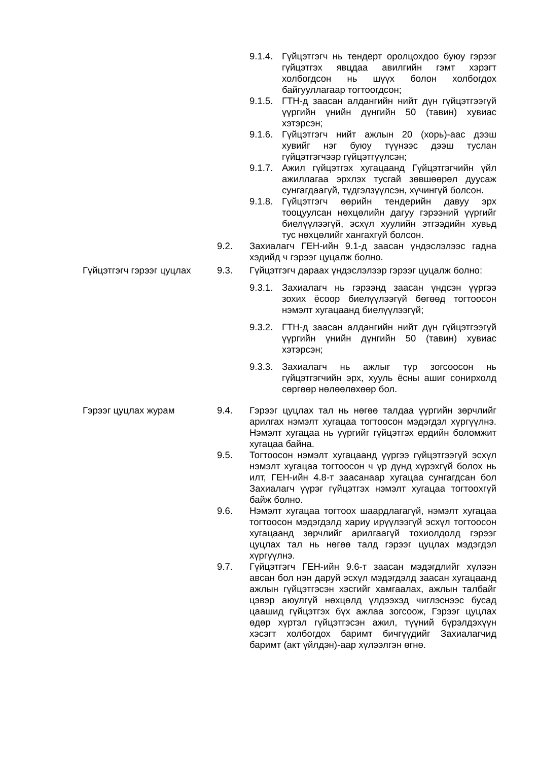9.1.4.
Гүйцэтгэгч нь тендерт оролцохдоо буюу гэрээг гүйцэтгэх явцдаа авилгийн гэмт хэрэгт холбогдсон нь шүүх болон холбогдох байгууллагаар тогтоогдсон;
9.1.5.
ГТН-д заасан алдангийн нийт дүн гүйцэтгээгүй үүргийн үнийн дүнгийн 50 (тавин) хувиас хэтэрсэн;
9.1.6.
Гүйцэтгэгч нийт ажлын 20 (хорь)-аас дээш хувийг нэг буюу түүнээс дээш туслан гүйцэтгэгчээр гүйцэтгүүлсэн;
9.1.7.
Ажил гүйцэтгэх хугацаанд Гүйцэтгэгчийн үйл ажиллагаа эрхлэх тусгай зөвшөөрөл дуусаж сунгагдаагүй, түдгэлзүүлсэн, хүчингүй болсон.
9.1.8.
Гүйцэтгэгч өөрийн тендерийн давуу эрх тооцуулсан нөхцөлийн дагуу гэрээний үүргийг биелүүлээгүй, эсхүл хуулийн этгээдийн хувьд тус нөхцөлийг хангахгүй болсон.
9.2. Захиалагч ГЕН-ийн 9.1-д заасан үндэслэлээс гадна хэдийд ч гэрээг цуцалж болно.
Гүйцэтгэгч гэрээг цуцлах 9.3. Гүйцэтгэгч дараах үндэслэлээр гэрээг цуцалж болно:
9.3.1.
Захиалагч нь гэрээнд заасан үндсэн үүргээ зохих ёсоор биелүүлээгүй бөгөөд тогтоосон нэмэлт хугацаанд биелүүлээгүй;
9.3.2.
ГТН-д заасан алдангийн нийт дүн гүйцэтгээгүй үүргийн үнийн дүнгийн 50 (тавин) хувиас хэтэрсэн;
9.3.3.
Захиалагч нь ажлыг түр зогсоосон нь гүйцэтгэгчийн эрх, хууль ёсны ашиг сонирхолд сөргөөр нөлөөлөхөөр бол.
Гэрээг цуцлах журам 9.4. Гэрээг цуцлах тал нь нөгөө талдаа үүргийн зөрчлийг арилгах нэмэлт хугацаа тогтоосон мэдэгдэл хүргүүлнэ. Нэмэлт хугацаа нь үүргийг гүйцэтгэх ердийн боломжит хугацаа байна.
9.5. Тогтоосон нэмэлт хугацаанд үүргээ гүйцэтгээгүй эсхүл нэмэлт хугацаа тогтоосон ч үр дүнд хүрэхгүй болох нь илт, ГЕН-ийн 4.8-т заасанаар хугацаа сунгагдсан бол Захиалагч үүрэг гүйцэтгэх нэмэлт хугацаа тогтоохгүй байж болно.
9.6. Нэмэлт хугацаа тогтоох шаардлагагүй, нэмэлт хугацаа тогтоосон мэдэгдэлд хариу ирүүлээгүй эсхүл тогтоосон хугацаанд зөрчлийг арилгаагүй тохиолдолд гэрээг цуцлах тал нь нөгөө талд гэрээг цуцлах мэдэгдэл хүргүүлнэ.
9.7. Гүйцэтгэгч ГЕН-ийн 9.6-т заасан мэдэгдлийг хүлээн авсан бол нэн даруй эсхүл мэдэгдэлд заасан хугацаанд ажлын гүйцэтгэсэн хэсгийг хамгаалах, ажлын талбайг цэвэр аюулгүй нөхцөлд үлдээхэд чиглэснээс бусад цаашид гүйцэтгэх бүх ажлаа зогсоож, Гэрээг цуцлах өдөр хүртэл гүйцэтгэсэн ажил, түүний бүрэлдэхүүн хэсэгт холбогдох баримт бичгүүдийг Захиалагчид баримт (акт үйлдэн)-аар хүлээлгэн өгнө.